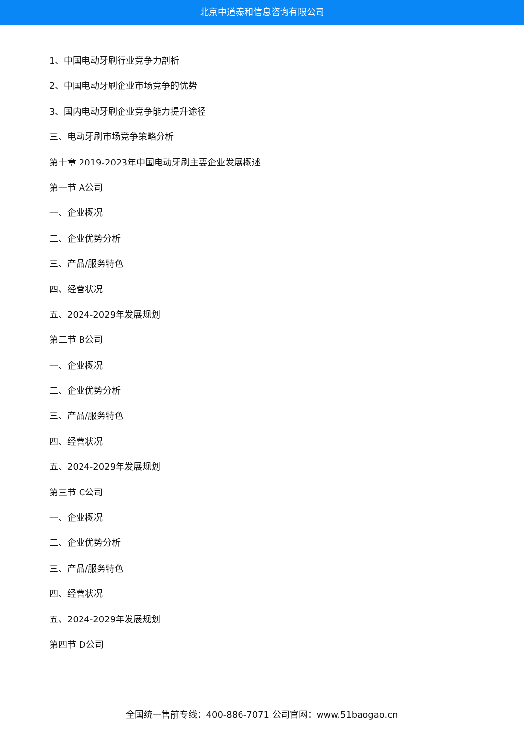北京中道泰和信息咨询有限公司
1、中国电动牙刷行业竞争力剖析
2、中国电动牙刷企业市场竞争的优势
3、国内电动牙刷企业竞争能力提升途径
三、电动牙刷市场竞争策略分析
第十章 2019-2023年中国电动牙刷主要企业发展概述
第一节 A公司
一、企业概况
二、企业优势分析
三、产品/服务特色
四、经营状况
五、2024-2029年发展规划
第二节 B公司
一、企业概况
二、企业优势分析
三、产品/服务特色
四、经营状况
五、2024-2029年发展规划
第三节 C公司
一、企业概况
二、企业优势分析
三、产品/服务特色
四、经营状况
五、2024-2029年发展规划
第四节 D公司
全国统一售前专线：400-886-7071 公司官网：www.51baogao.cn